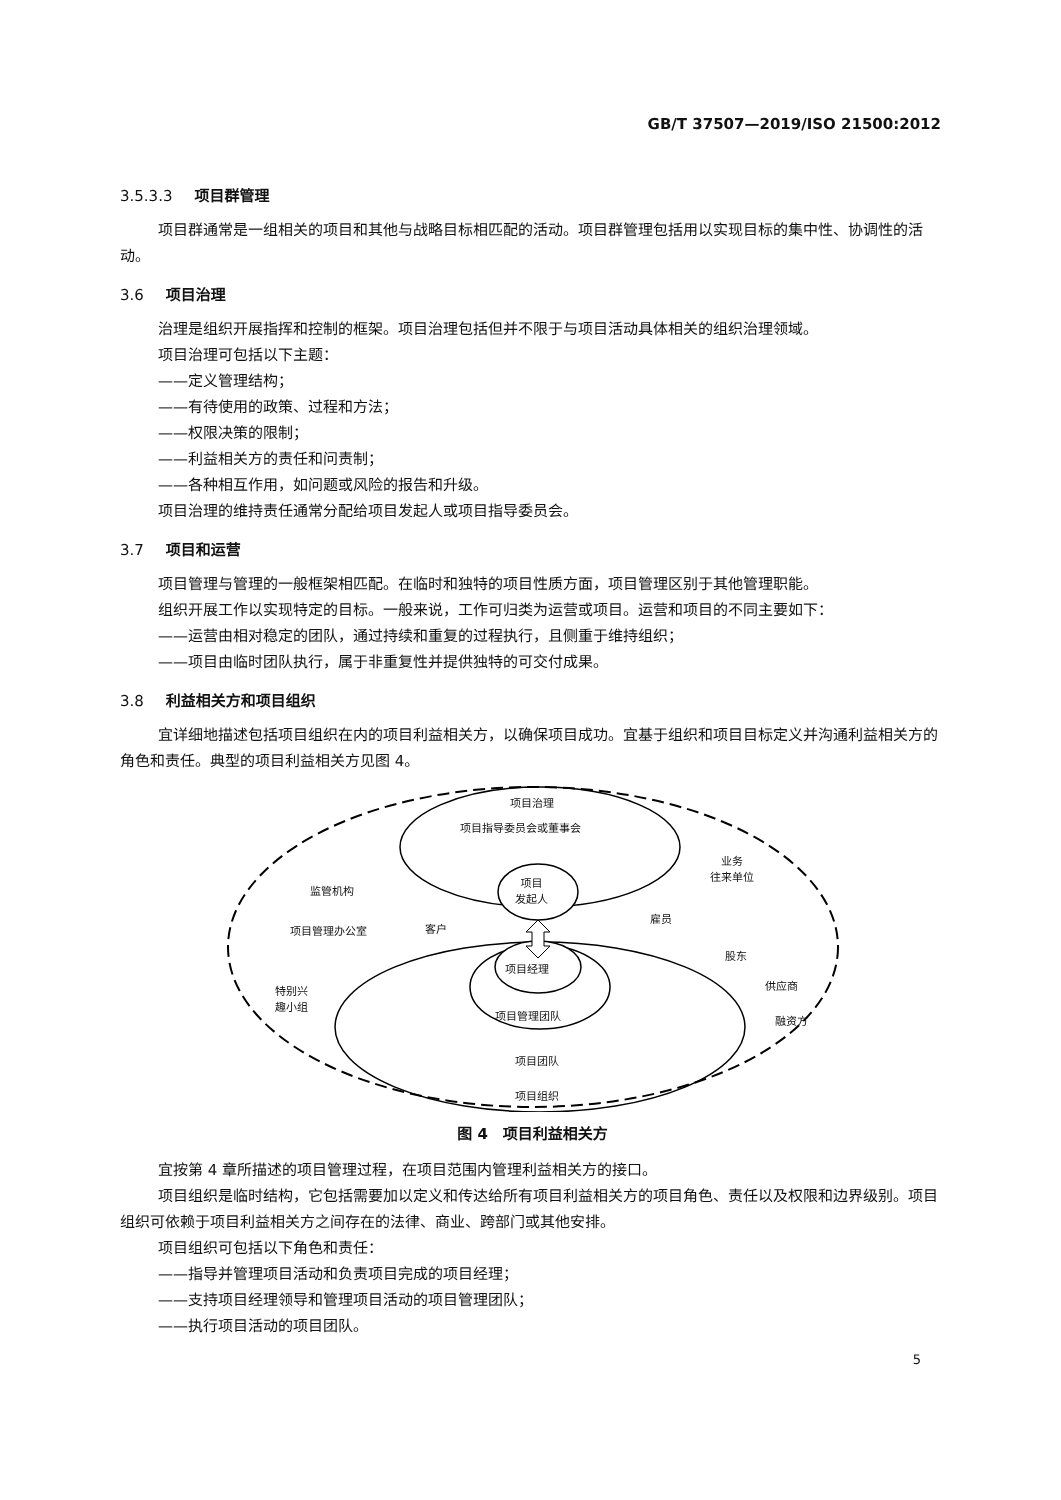GB/T 37507—2019/ISO 21500:2012
3.5.3.3 项目群管理
项目群通常是一组相关的项目和其他与战略目标相匹配的活动。项目群管理包括用以实现目标的集中性、协调性的活动。
3.6 项目治理
治理是组织开展指挥和控制的框架。项目治理包括但并不限于与项目活动具体相关的组织治理领域。
项目治理可包括以下主题：
——定义管理结构；
——有待使用的政策、过程和方法；
——权限决策的限制；
——利益相关方的责任和问责制；
——各种相互作用，如问题或风险的报告和升级。
项目治理的维持责任通常分配给项目发起人或项目指导委员会。
3.7 项目和运营
项目管理与管理的一般框架相匹配。在临时和独特的项目性质方面，项目管理区别于其他管理职能。
组织开展工作以实现特定的目标。一般来说，工作可归类为运营或项目。运营和项目的不同主要如下：
——运营由相对稳定的团队，通过持续和重复的过程执行，且侧重于维持组织；
——项目由临时团队执行，属于非重复性并提供独特的可交付成果。
3.8 利益相关方和项目组织
宜详细地描述包括项目组织在内的项目利益相关方，以确保项目成功。宜基于组织和项目目标定义并沟通利益相关方的角色和责任。典型的项目利益相关方见图 4。
项目治理
项目指导委员会或董事会
项目
发起人
业务
往来单位
监管机构
项目管理办公室 客户
雇员
股东
项目经理
供应商
特别兴
趣小组
项目管理团队 融资方
项目团队
项目组织
图 4　项目利益相关方
宜按第 4 章所描述的项目管理过程，在项目范围内管理利益相关方的接口。
项目组织是临时结构，它包括需要加以定义和传达给所有项目利益相关方的项目角色、责任以及权限和边界级别。项目组织可依赖于项目利益相关方之间存在的法律、商业、跨部门或其他安排。
项目组织可包括以下角色和责任：
——指导并管理项目活动和负责项目完成的项目经理；
——支持项目经理领导和管理项目活动的项目管理团队；
——执行项目活动的项目团队。
5